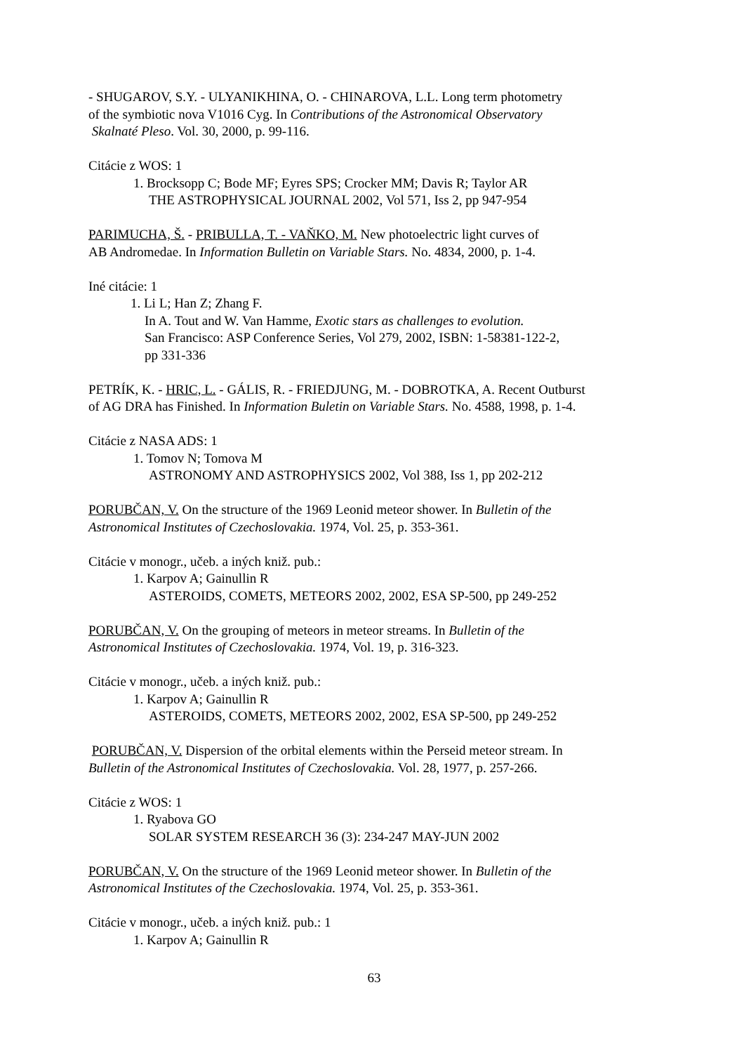- SHUGAROV, S.Y. - ULYANIKHINA, O. - CHINAROVA, L.L. Long term photometry
of the symbiotic nova V1016 Cyg. In Contributions of the Astronomical Observatory
Skalnaté Pleso. Vol. 30, 2000, p. 99-116.
Citácie z WOS: 1
1. Brocksopp C; Bode MF; Eyres SPS; Crocker MM; Davis R; Taylor AR
THE ASTROPHYSICAL JOURNAL 2002, Vol 571, Iss 2, pp 947-954
PARIMUCHA, Š. - PRIBULLA, T. - VAŇKO, M. New photoelectric light curves of
AB Andromedae. In Information Bulletin on Variable Stars. No. 4834, 2000, p. 1-4.
Iné citácie: 1
1. Li L; Han Z; Zhang F.
In A. Tout and W. Van Hamme, Exotic stars as challenges to evolution.
San Francisco: ASP Conference Series, Vol 279, 2002, ISBN: 1-58381-122-2,
pp 331-336
PETRÍK, K. - HRIC, L. - GÁLIS, R. - FRIEDJUNG, M. - DOBROTKA, A. Recent Outburst
of AG DRA has Finished. In Information Buletin on Variable Stars. No. 4588, 1998, p. 1-4.
Citácie z NASA ADS: 1
1. Tomov N; Tomova M
ASTRONOMY AND ASTROPHYSICS 2002, Vol 388, Iss 1, pp 202-212
PORUBČAN, V. On the structure of the 1969 Leonid meteor shower. In Bulletin of the
Astronomical Institutes of Czechoslovakia. 1974, Vol. 25, p. 353-361.
Citácie v monogr., učeb. a iných kniž. pub.:
1. Karpov A; Gainullin R
ASTEROIDS, COMETS, METEORS 2002, 2002, ESA SP-500, pp 249-252
PORUBČAN, V. On the grouping of meteors in meteor streams. In Bulletin of the
Astronomical Institutes of Czechoslovakia. 1974, Vol. 19, p. 316-323.
Citácie v monogr., učeb. a iných kniž. pub.:
1. Karpov A; Gainullin R
ASTEROIDS, COMETS, METEORS 2002, 2002, ESA SP-500, pp 249-252
PORUBČAN, V. Dispersion of the orbital elements within the Perseid meteor stream. In
Bulletin of the Astronomical Institutes of Czechoslovakia. Vol. 28, 1977, p. 257-266.
Citácie z WOS: 1
1. Ryabova GO
SOLAR SYSTEM RESEARCH 36 (3): 234-247 MAY-JUN 2002
PORUBČAN, V. On the structure of the 1969 Leonid meteor shower. In Bulletin of the
Astronomical Institutes of the Czechoslovakia. 1974, Vol. 25, p. 353-361.
Citácie v monogr., učeb. a iných kniž. pub.: 1
1. Karpov A; Gainullin R
63